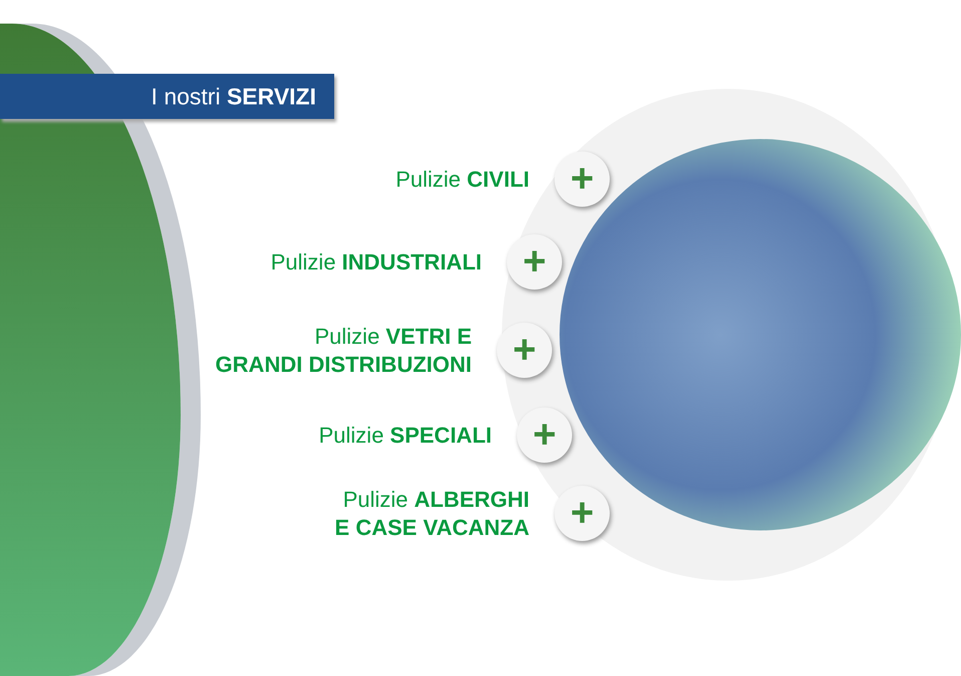I nostri SERVIZI
Pulizie CIVILI
+
Pulizie INDUSTRIALI
+
Pulizie VETRI E
GRANDI DISTRIBUZIONI
+
Pulizie SPECIALI
+
Pulizie ALBERGHI
E CASE VACANZA
+